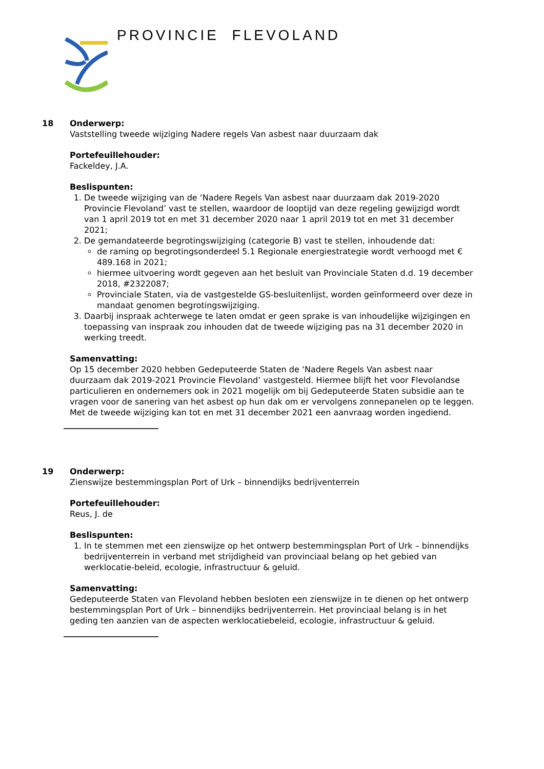PROVINCIE FLEVOLAND
18
Onderwerp:
Vaststelling tweede wijziging Nadere regels Van asbest naar duurzaam dak
Portefeuillehouder:
Fackeldey, J.A.
Beslispunten:
1. De tweede wijziging van de ‘Nadere Regels Van asbest naar duurzaam dak 2019-2020 Provincie Flevoland’ vast te stellen, waardoor de looptijd van deze regeling gewijzigd wordt van 1 april 2019 tot en met 31 december 2020 naar 1 april 2019 tot en met 31 december 2021;
2. De gemandateerde begrotingswijziging (categorie B) vast te stellen, inhoudende dat:
de raming op begrotingsonderdeel 5.1 Regionale energiestrategie wordt verhoogd met € 489.168 in 2021;
hiermee uitvoering wordt gegeven aan het besluit van Provinciale Staten d.d. 19 december 2018, #2322087;
Provinciale Staten, via de vastgestelde GS-besluitenlijst, worden geïnformeerd over deze in mandaat genomen begrotingswijziging.
3. Daarbij inspraak achterwege te laten omdat er geen sprake is van inhoudelijke wijzigingen en toepassing van inspraak zou inhouden dat de tweede wijziging pas na 31 december 2020 in werking treedt.
Samenvatting:
Op 15 december 2020 hebben Gedeputeerde Staten de ‘Nadere Regels Van asbest naar duurzaam dak 2019-2021 Provincie Flevoland’ vastgesteld. Hiermee blijft het voor Flevolandse particulieren en ondernemers ook in 2021 mogelijk om bij Gedeputeerde Staten subsidie aan te vragen voor de sanering van het asbest op hun dak om er vervolgens zonnepanelen op te leggen. Met de tweede wijziging kan tot en met 31 december 2021 een aanvraag worden ingediend.
19
Onderwerp:
Zienswijze bestemmingsplan Port of Urk – binnendijks bedrijventerrein
Portefeuillehouder:
Reus, J. de
Beslispunten:
1. In te stemmen met een zienswijze op het ontwerp bestemmingsplan Port of Urk – binnendijks bedrijventerrein in verband met strijdigheid van provinciaal belang op het gebied van werklocatie-beleid, ecologie, infrastructuur & geluid.
Samenvatting:
Gedeputeerde Staten van Flevoland hebben besloten een zienswijze in te dienen op het ontwerp bestemmingsplan Port of Urk – binnendijks bedrijventerrein. Het provinciaal belang is in het geding ten aanzien van de aspecten werklocatiebeleid, ecologie, infrastructuur & geluid.